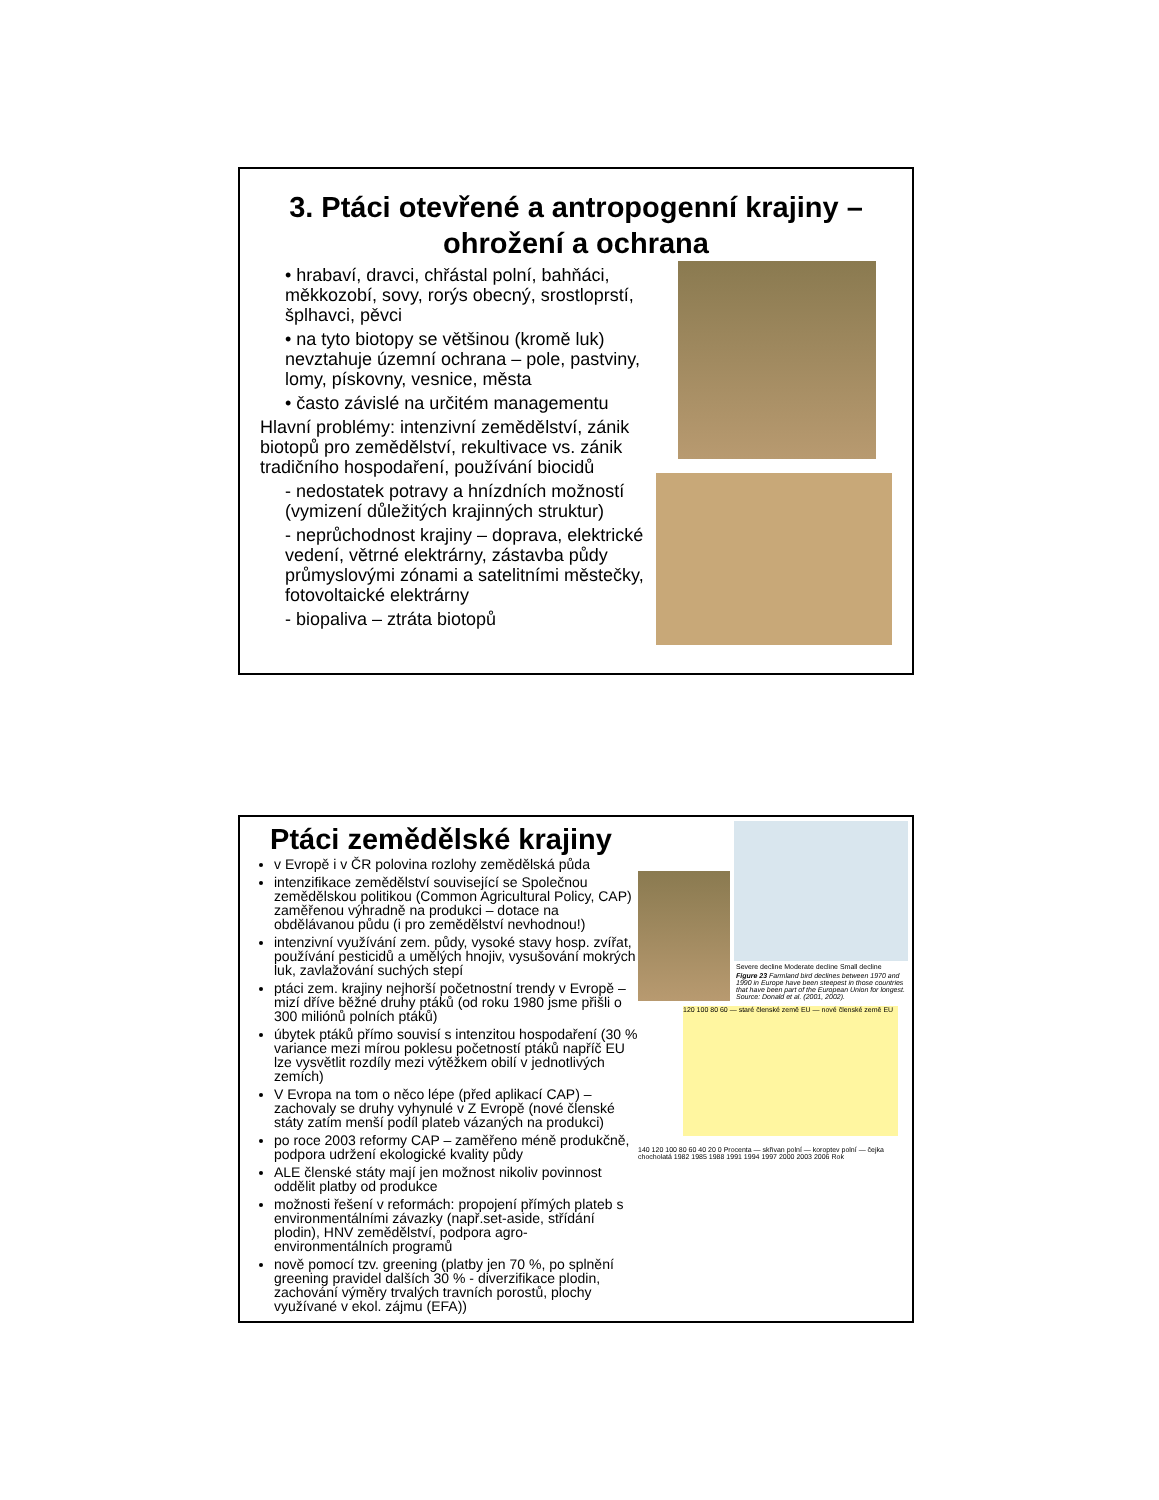3. Ptáci otevřené a antropogenní krajiny – ohrožení a ochrana
• hrabaví, dravci, chřástal polní, bahňáci, měkkozobí, sovy, rorýs obecný, srostloprstí, šplhavci, pěvci
• na tyto biotopy se většinou (kromě luk) nevztahuje územní ochrana – pole, pastviny, lomy, pískovny, vesnice, města
• často závislé na určitém managementu
Hlavní problémy: intenzivní zemědělství, zánik biotopů pro zemědělství, rekultivace vs. zánik tradičního hospodaření, používání biocidů
- nedostatek potravy a hnízdních možností (vymizení důležitých krajinných struktur)
- neprůchodnost krajiny – doprava, elektrické vedení, větrné elektrárny, zástavba půdy průmyslovými zónami a satelitními městečky, fotovoltaické elektrárny
- biopaliva – ztráta biotopů
Ptáci zemědělské krajiny
v Evropě i v ČR polovina rozlohy zemědělská půda
intenzifikace zemědělství související se Společnou zemědělskou politikou (Common Agricultural Policy, CAP) zaměřenou výhradně na produkci – dotace na obdělávanou půdu (i pro zemědělství nevhodnou!)
intenzivní využívání zem. půdy, vysoké stavy hosp. zvířat, používání pesticidů a umělých hnojiv, vysušování mokrých luk, zavlažování suchých stepí
ptáci zem. krajiny nejhorší početnostní trendy v Evropě – mizí dříve běžné druhy ptáků (od roku 1980 jsme přišli o 300 miliónů polních ptáků)
úbytek ptáků přímo souvisí s intenzitou hospodaření (30 % variance mezi mírou poklesu početností ptáků napříč EU lze vysvětlit rozdíly mezi výtěžkem obilí v jednotlivých zemích)
V Evropa na tom o něco lépe (před aplikací CAP) – zachovaly se druhy vyhynulé v Z Evropě (nové členské státy zatím menší podíl plateb vázaných na produkci)
po roce 2003 reformy CAP – zaměřeno méně produkčně, podpora udržení ekologické kvality půdy
ALE členské státy mají jen možnost nikoliv povinnost oddělit platby od produkce
možnosti řešení v reformách: propojení přímých plateb s environmentálními závazky (např.set-aside, střídání plodin), HNV zemědělství, podpora agro-environmentálních programů
nově pomocí tzv. greening (platby jen 70 %, po splnění greening pravidel dalších 30 % - diverzifikace plodin, zachování výměry trvalých travních porostů, plochy využívané v ekol. zájmu (EFA))
Severe decline Moderate decline Small decline
Figure 23 Farmland bird declines between 1970 and 1990 in Europe have been steepest in those countries that have been part of the European Union for longest. Source: Donald et al. (2001, 2002).
120 100 80 60 — staré členské země EU — nové členské země EU
140 120 100 80 60 40 20 0 Procenta — skřivan polní — koroptev polní — čejka chocholatá 1982 1985 1988 1991 1994 1997 2000 2003 2006 Rok